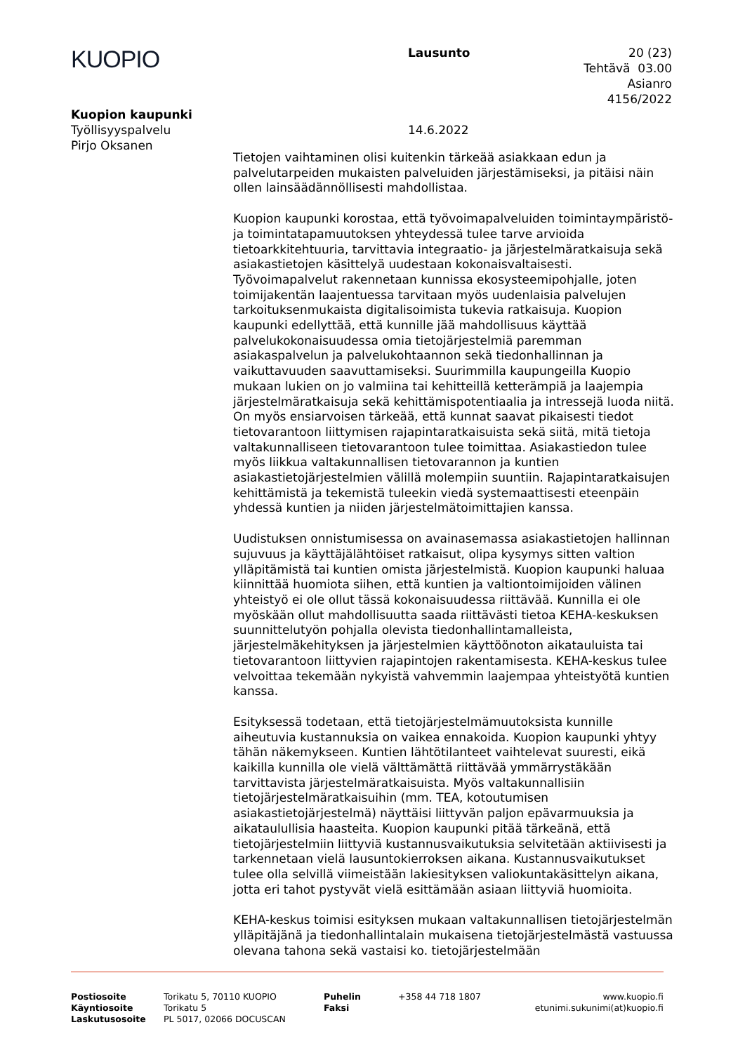KUOPIO
Lausunto 20 (23)
Tehtävä 03.00
Asianro 4156/2022
Kuopion kaupunki
Työllisyyspalvelu
Pirjo Oksanen
14.6.2022
Tietojen vaihtaminen olisi kuitenkin tärkeää asiakkaan edun ja palvelutarpeiden mukaisten palveluiden järjestämiseksi, ja pitäisi näin ollen lainsäädännöllisesti mahdollistaa.
Kuopion kaupunki korostaa, että työvoimapalveluiden toimintaympäristö- ja toimintatapamuutoksen yhteydessä tulee tarve arvioida tietoarkkitehtuuria, tarvittavia integraatio- ja järjestelmäratkaisuja sekä asiakastietojen käsittelyä uudestaan kokonaisvaltaisesti. Työvoimapalvelut rakennetaan kunnissa ekosysteemipohjalle, joten toimijakentän laajentuessa tarvitaan myös uudenlaisia palvelujen tarkoituksenmukaista digitalisoimista tukevia ratkaisuja. Kuopion kaupunki edellyttää, että kunnille jää mahdollisuus käyttää palvelukokonaisuudessa omia tietojärjestelmiä paremman asiakaspalvelun ja palvelukohtaannon sekä tiedonhallinnan ja vaikuttavuuden saavuttamiseksi. Suurimmilla kaupungeilla Kuopio mukaan lukien on jo valmiina tai kehitteillä ketterämpiä ja laajempia järjestelmäratkaisuja sekä kehittämispotentiaalia ja intressejä luoda niitä. On myös ensiarvoisen tärkeää, että kunnat saavat pikaisesti tiedot tietovarantoon liittymisen rajapintaratkaisuista sekä siitä, mitä tietoja valtakunnalliseen tietovarantoon tulee toimittaa. Asiakastiedon tulee myös liikkua valtakunnallisen tietovarannon ja kuntien asiakastietojärjestelmien välillä molempiin suuntiin. Rajapintaratkaisujen kehittämistä ja tekemistä tuleekin viedä systemaattisesti eteenpäin yhdessä kuntien ja niiden järjestelmätoimittajien kanssa.
Uudistuksen onnistumisessa on avainasemassa asiakastietojen hallinnan sujuvuus ja käyttäjälähtöiset ratkaisut, olipa kysymys sitten valtion ylläpitämistä tai kuntien omista järjestelmistä. Kuopion kaupunki haluaa kiinnittää huomiota siihen, että kuntien ja valtiontoimijoiden välinen yhteistyö ei ole ollut tässä kokonaisuudessa riittävää. Kunnilla ei ole myöskään ollut mahdollisuutta saada riittävästi tietoa KEHA-keskuksen suunnittelutyön pohjalla olevista tiedonhallintamalleista, järjestelmäkehityksen ja järjestelmien käyttöönoton aikatauluista tai tietovarantoon liittyvien rajapintojen rakentamisesta. KEHA-keskus tulee velvoittaa tekemään nykyistä vahvemmin laajempaa yhteistyötä kuntien kanssa.
Esityksessä todetaan, että tietojärjestelmämuutoksista kunnille aiheutuvia kustannuksia on vaikea ennakoida. Kuopion kaupunki yhtyy tähän näkemykseen. Kuntien lähtötilanteet vaihtelevat suuresti, eikä kaikilla kunnilla ole vielä välttämättä riittävää ymmärrystäkään tarvittavista järjestelmäratkaisuista. Myös valtakunnallisiin tietojärjestelmäratkaisuihin (mm. TEA, kotoutumisen asiakastietojärjestelmä) näyttäisi liittyvän paljon epävarmuuksia ja aikataulullisia haasteita. Kuopion kaupunki pitää tärkeänä, että tietojärjestelmiin liittyviä kustannusvaikutuksia selvitetään aktiivisesti ja tarkennetaan vielä lausuntokierroksen aikana. Kustannusvaikutukset tulee olla selvillä viimeistään lakiesityksen valiokuntakäsittelyn aikana, jotta eri tahot pystyvät vielä esittämään asiaan liittyviä huomioita.
KEHA-keskus toimisi esityksen mukaan valtakunnallisen tietojärjestelmän ylläpitäjänä ja tiedonhallintalain mukaisena tietojärjestelmästä vastuussa olevana tahona sekä vastaisi ko. tietojärjestelmään
Postiosoite
Käyntiosoite
Laskutusosoite
Torikatu 5, 70110 KUOPIO
Torikatu 5
PL 5017, 02066 DOCUSCAN
Puhelin
Faksi
+358 44 718 1807 www.kuopio.fi
etunimi.sukunimi(at)kuopio.fi